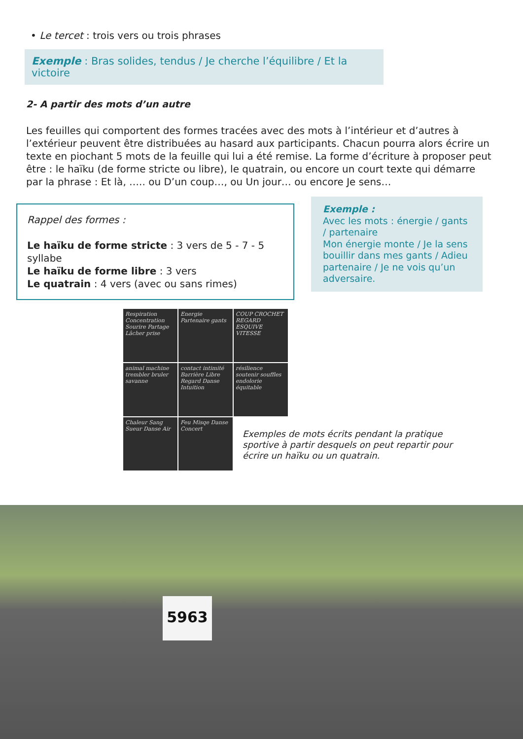• Le tercet : trois vers ou trois phrases
Exemple : Bras solides, tendus / Je cherche l’équilibre / Et la victoire
2- A partir des mots d’un autre
Les feuilles qui comportent des formes tracées avec des mots à l’intérieur et d’autres à l’extérieur peuvent être distribuées au hasard aux participants. Chacun pourra alors écrire un texte en piochant 5 mots de la feuille qui lui a été remise. La forme d’écriture à proposer peut être : le haïku (de forme stricte ou libre), le quatrain, ou encore un court texte qui démarre par la phrase : Et là, ….. ou D’un coup…, ou Un jour… ou encore Je sens…
Rappel des formes :
Le haïku de forme stricte : 3 vers de 5 - 7 - 5 syllabe
Le haïku de forme libre : 3 vers
Le quatrain : 4 vers (avec ou sans rimes)
Exemple :
Avec les mots : énergie / gants / partenaire
Mon énergie monte / Je la sens bouillir dans mes gants / Adieu partenaire / Je ne vois qu’un adversaire.
Respiration Concentration Sourire Partage Lâcher prise
Energie Partenaire gants
COUP CROCHET REGARD ESQUIVE VITESSE
animal machine trembler bruler savanne
contact intimité Barrière Libre Regard Danse Intuition
résilience soutenir souffles endolorie équitable
Chaleur Sang Sueur Danse Air
Feu Misqe Danse Concert
Exemples de mots écrits pendant la pratique sportive à partir desquels on peut repartir pour écrire un haïku ou un quatrain.
5963